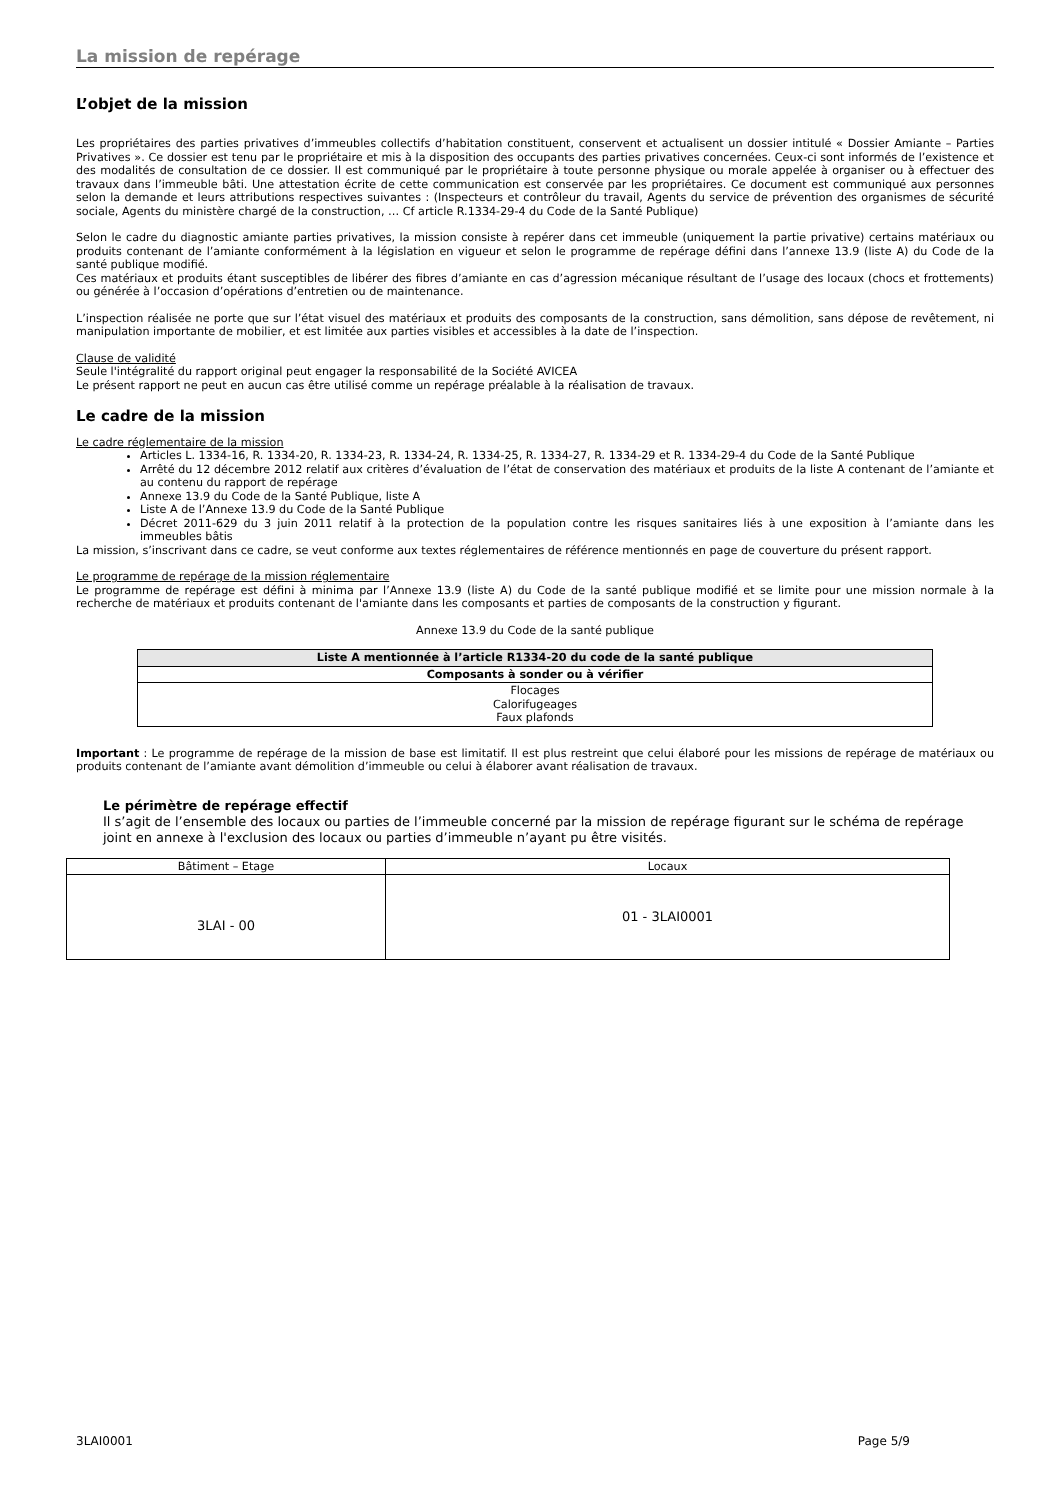La mission de repérage
L’objet de la mission
Les propriétaires des parties privatives d’immeubles collectifs d’habitation constituent, conservent et actualisent un dossier intitulé « Dossier Amiante – Parties Privatives ». Ce dossier est tenu par le propriétaire et mis à la disposition des occupants des parties privatives concernées. Ceux-ci sont informés de l’existence et des modalités de consultation de ce dossier. Il est communiqué par le propriétaire à toute personne physique ou morale appelée à organiser ou à effectuer des travaux dans l’immeuble bâti. Une attestation écrite de cette communication est conservée par les propriétaires. Ce document est communiqué aux personnes selon la demande et leurs attributions respectives suivantes : (Inspecteurs et contrôleur du travail, Agents du service de prévention des organismes de sécurité sociale, Agents du ministère chargé de la construction, … Cf article R.1334-29-4 du Code de la Santé Publique)
Selon le cadre du diagnostic amiante parties privatives, la mission consiste à repérer dans cet immeuble (uniquement la partie privative) certains matériaux ou produits contenant de l’amiante conformément à la législation en vigueur et selon le programme de repérage défini dans l’annexe 13.9 (liste A) du Code de la santé publique modifié.
Ces matériaux et produits étant susceptibles de libérer des fibres d’amiante en cas d’agression mécanique résultant de l’usage des locaux (chocs et frottements) ou générée à l’occasion d’opérations d’entretien ou de maintenance.
L’inspection réalisée ne porte que sur l’état visuel des matériaux et produits des composants de la construction, sans démolition, sans dépose de revêtement, ni manipulation importante de mobilier, et est limitée aux parties visibles et accessibles à la date de l’inspection.
Clause de validité
Seule l'intégralité du rapport original peut engager la responsabilité de la Société AVICEA
Le présent rapport ne peut en aucun cas être utilisé comme un repérage préalable à la réalisation de travaux.
Le cadre de la mission
Le cadre réglementaire de la mission
Articles L. 1334-16, R. 1334-20, R. 1334-23, R. 1334-24, R. 1334-25, R. 1334-27, R. 1334-29 et R. 1334-29-4 du Code de la Santé Publique
Arrêté du 12 décembre 2012 relatif aux critères d’évaluation de l’état de conservation des matériaux et produits de la liste A contenant de l’amiante et au contenu du rapport de repérage
Annexe 13.9 du Code de la Santé Publique, liste A
Liste A de l’Annexe 13.9 du Code de la Santé Publique
Décret 2011-629 du 3 juin 2011 relatif à la protection de la population contre les risques sanitaires liés à une exposition à l’amiante dans les immeubles bâtis
La mission, s’inscrivant dans ce cadre, se veut conforme aux textes réglementaires de référence mentionnés en page de couverture du présent rapport.
Le programme de repérage de la mission réglementaire
Le programme de repérage est défini à minima par l’Annexe 13.9 (liste A) du Code de la santé publique modifié et se limite pour une mission normale à la recherche de matériaux et produits contenant de l'amiante dans les composants et parties de composants de la construction y figurant.
Annexe 13.9 du Code de la santé publique
| Liste A mentionnée à l’article R1334-20 du code de la santé publique |
| --- |
| Composants à sonder ou à vérifier |
| Flocages Calorifugeages Faux plafonds |
Important : Le programme de repérage de la mission de base est limitatif. Il est plus restreint que celui élaboré pour les missions de repérage de matériaux ou produits contenant de l’amiante avant démolition d’immeuble ou celui à élaborer avant réalisation de travaux.
Le périmètre de repérage effectif
Il s’agit de l’ensemble des locaux ou parties de l’immeuble concerné par la mission de repérage figurant sur le schéma de repérage joint en annexe à l'exclusion des locaux ou parties d’immeuble n’ayant pu être visités.
| Bâtiment – Etage | Locaux |
| 3LAI - 00 | 01 - 3LAI0001 |
3LAI0001 Page 5/9